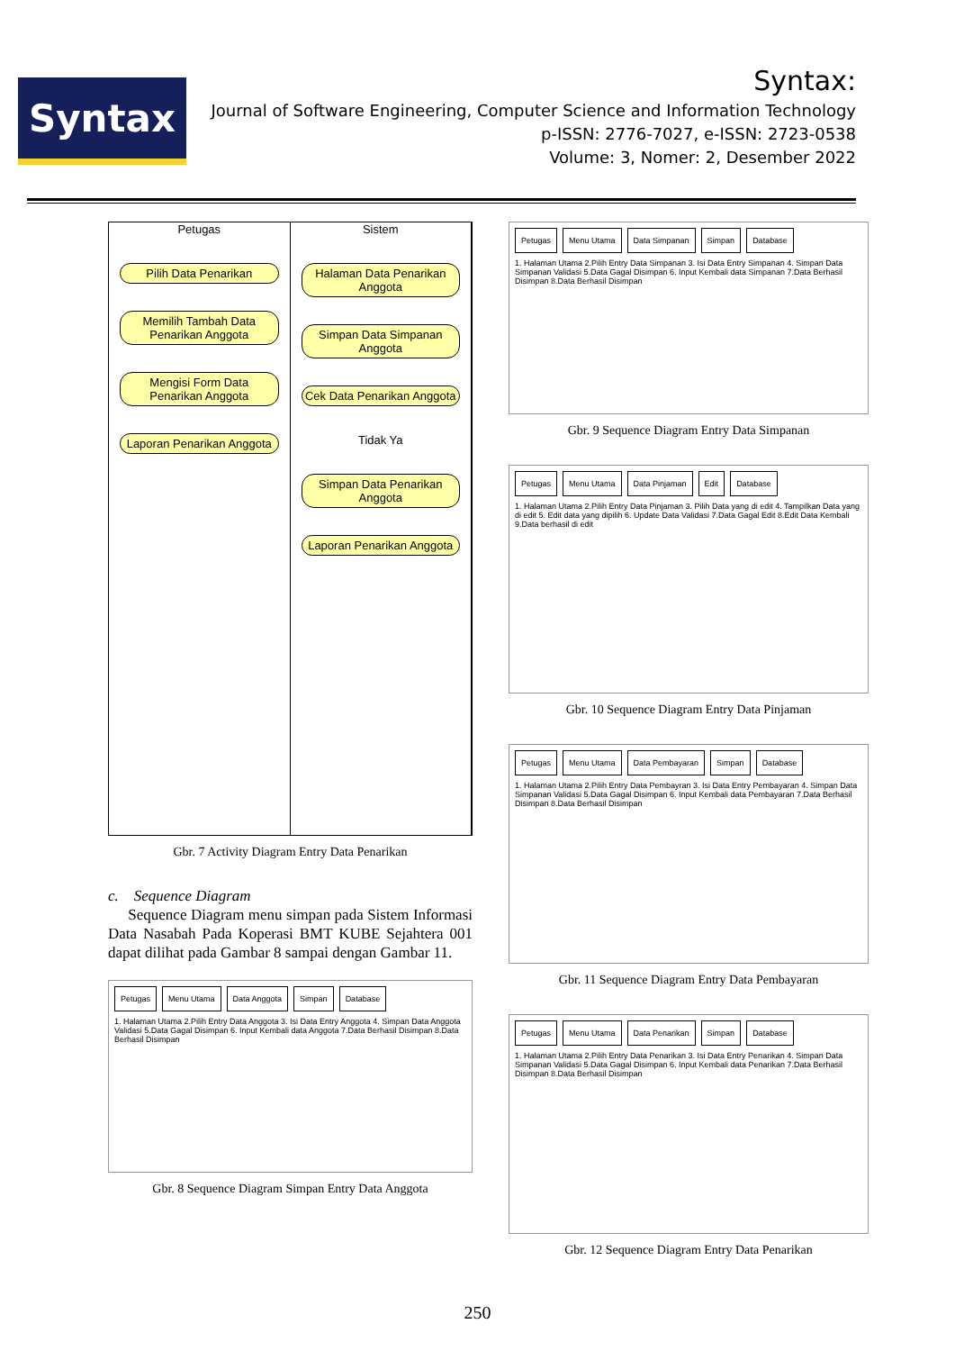Syntax
Syntax:
Journal of Software Engineering, Computer Science and Information Technology
p-ISSN: 2776-7027, e-ISSN: 2723-0538
Volume: 3, Nomer: 2, Desember 2022
Petugas
Pilih Data Penarikan
Memilih Tambah Data Penarikan Anggota
Mengisi Form Data Penarikan Anggota
Laporan Penarikan Anggota
Sistem
Halaman Data Penarikan Anggota
Simpan Data Simpanan Anggota
Cek Data Penarikan Anggota
Tidak Ya
Simpan Data Penarikan Anggota
Laporan Penarikan Anggota
Gbr. 7 Activity Diagram Entry Data Penarikan
c. Sequence Diagram
Sequence Diagram menu simpan pada Sistem Informasi Data Nasabah Pada Koperasi BMT KUBE Sejahtera 001 dapat dilihat pada Gambar 8 sampai dengan Gambar 11.
Petugas Menu Utama Data Anggota Simpan Database 1. Halaman Utama 2.Pilih Entry Data Anggota 3. Isi Data Entry Anggota 4. Simpan Data Anggota Validasi 5.Data Gagal Disimpan 6. Input Kembali data Anggota 7.Data Berhasil Disimpan 8.Data Berhasil Disimpan
Gbr. 8 Sequence Diagram Simpan Entry Data Anggota
Petugas Menu Utama Data Simpanan Simpan Database 1. Halaman Utama 2.Pilih Entry Data Simpanan 3. Isi Data Entry Simpanan 4. Simpan Data Simpanan Validasi 5.Data Gagal Disimpan 6. Input Kembali data Simpanan 7.Data Berhasil Disimpan 8.Data Berhasil Disimpan
Gbr. 9 Sequence Diagram Entry Data Simpanan
Petugas Menu Utama Data Pinjaman Edit Database 1. Halaman Utama 2.Pilih Entry Data Pinjaman 3. Pilih Data yang di edit 4. Tampilkan Data yang di edit 5. Edit data yang dipilih 6. Update Data Validasi 7.Data Gagal Edit 8.Edit Data Kembali 9.Data berhasil di edit
Gbr. 10 Sequence Diagram Entry Data Pinjaman
Petugas Menu Utama Data Pembayaran Simpan Database 1. Halaman Utama 2.Pilih Entry Data Pembayran 3. Isi Data Entry Pembayaran 4. Simpan Data Simpanan Validasi 5.Data Gagal Disimpan 6. Input Kembali data Pembayaran 7.Data Berhasil Disimpan 8.Data Berhasil Disimpan
Gbr. 11 Sequence Diagram Entry Data Pembayaran
Petugas Menu Utama Data Penarikan Simpan Database 1. Halaman Utama 2.Pilih Entry Data Penarikan 3. Isi Data Entry Penarikan 4. Simpan Data Simpanan Validasi 5.Data Gagal Disimpan 6. Input Kembali data Penarikan 7.Data Berhasil Disimpan 8.Data Berhasil Disimpan
Gbr. 12 Sequence Diagram Entry Data Penarikan
250